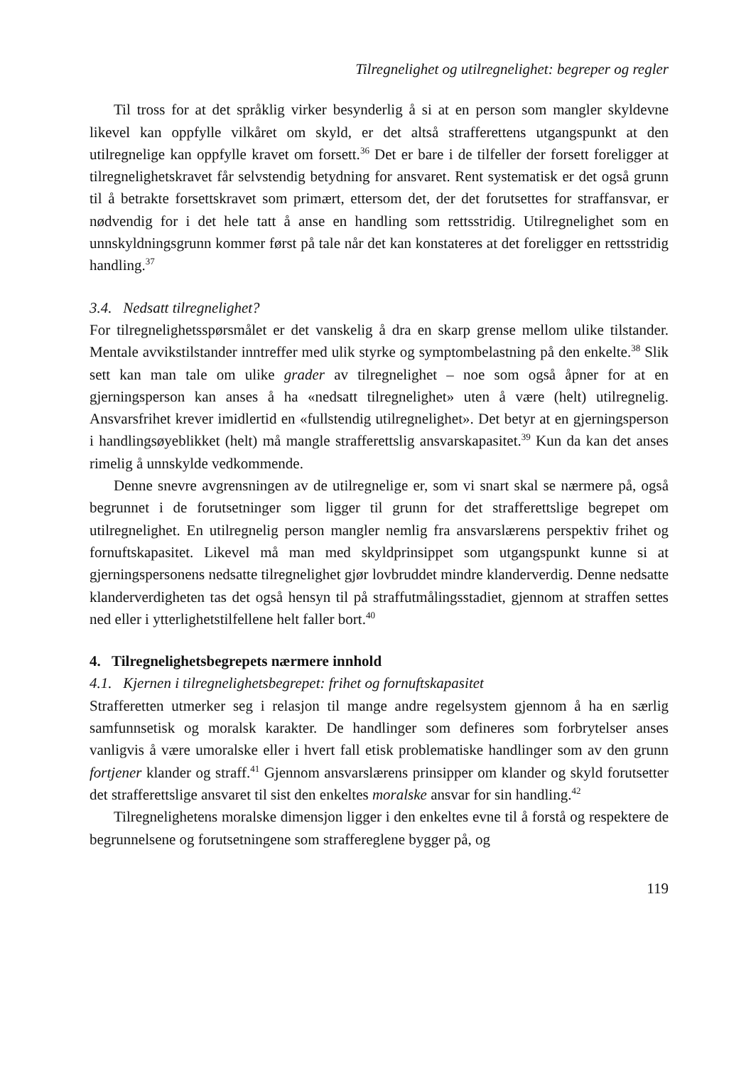Tilregnelighet og utilregnelighet: begreper og regler
Til tross for at det språklig virker besynderlig å si at en person som mangler skyldevne likevel kan oppfylle vilkåret om skyld, er det altså strafferettens utgangspunkt at den utilregnelige kan oppfylle kravet om forsett.<sup>36</sup> Det er bare i de tilfeller der forsett foreligger at tilregnelighetskravet får selvstendig betydning for ansvaret. Rent systematisk er det også grunn til å betrakte forsettskravet som primært, ettersom det, der det forutsettes for straffansvar, er nødvendig for i det hele tatt å anse en handling som rettsstridig. Utilregnelighet som en unnskyldningsgrunn kommer først på tale når det kan konstateres at det foreligger en rettsstridig handling.<sup>37</sup>
3.4. Nedsatt tilregnelighet?
For tilregnelighetsspørsmålet er det vanskelig å dra en skarp grense mellom ulike tilstander. Mentale avvikstilstander inntreffer med ulik styrke og symptombelastning på den enkelte.<sup>38</sup> Slik sett kan man tale om ulike grader av tilregnelighet – noe som også åpner for at en gjerningsperson kan anses å ha «nedsatt tilregnelighet» uten å være (helt) utilregnelig. Ansvarsfrihet krever imidlertid en «fullstendig utilregnelighet». Det betyr at en gjerningsperson i handlingsøyeblikket (helt) må mangle strafferettslig ansvarskapasitet.<sup>39</sup> Kun da kan det anses rimelig å unnskylde vedkommende.
Denne snevre avgrensningen av de utilregnelige er, som vi snart skal se nærmere på, også begrunnet i de forutsetninger som ligger til grunn for det strafferettslige begrepet om utilregnelighet. En utilregnelig person mangler nemlig fra ansvarslærens perspektiv frihet og fornuftskapasitet. Likevel må man med skyldprinsippet som utgangspunkt kunne si at gjerningspersonens nedsatte tilregnelighet gjør lovbruddet mindre klanderverdig. Denne nedsatte klanderverdigheten tas det også hensyn til på straffutmålingsstadiet, gjennom at straffen settes ned eller i ytterlighetstilfellene helt faller bort.<sup>40</sup>
4. Tilregnelighetsbegrepets nærmere innhold
4.1. Kjernen i tilregnelighetsbegrepet: frihet og fornuftskapasitet
Strafferetten utmerker seg i relasjon til mange andre regelsystem gjennom å ha en særlig samfunnsetisk og moralsk karakter. De handlinger som defineres som forbrytelser anses vanligvis å være umoralske eller i hvert fall etisk problematiske handlinger som av den grunn fortjener klander og straff.<sup>41</sup> Gjennom ansvarslærens prinsipper om klander og skyld forutsetter det strafferettslige ansvaret til sist den enkeltes moralske ansvar for sin handling.<sup>42</sup>
Tilregnelighetens moralske dimensjon ligger i den enkeltes evne til å forstå og respektere de begrunnelsene og forutsetningene som straffereglene bygger på, og
119